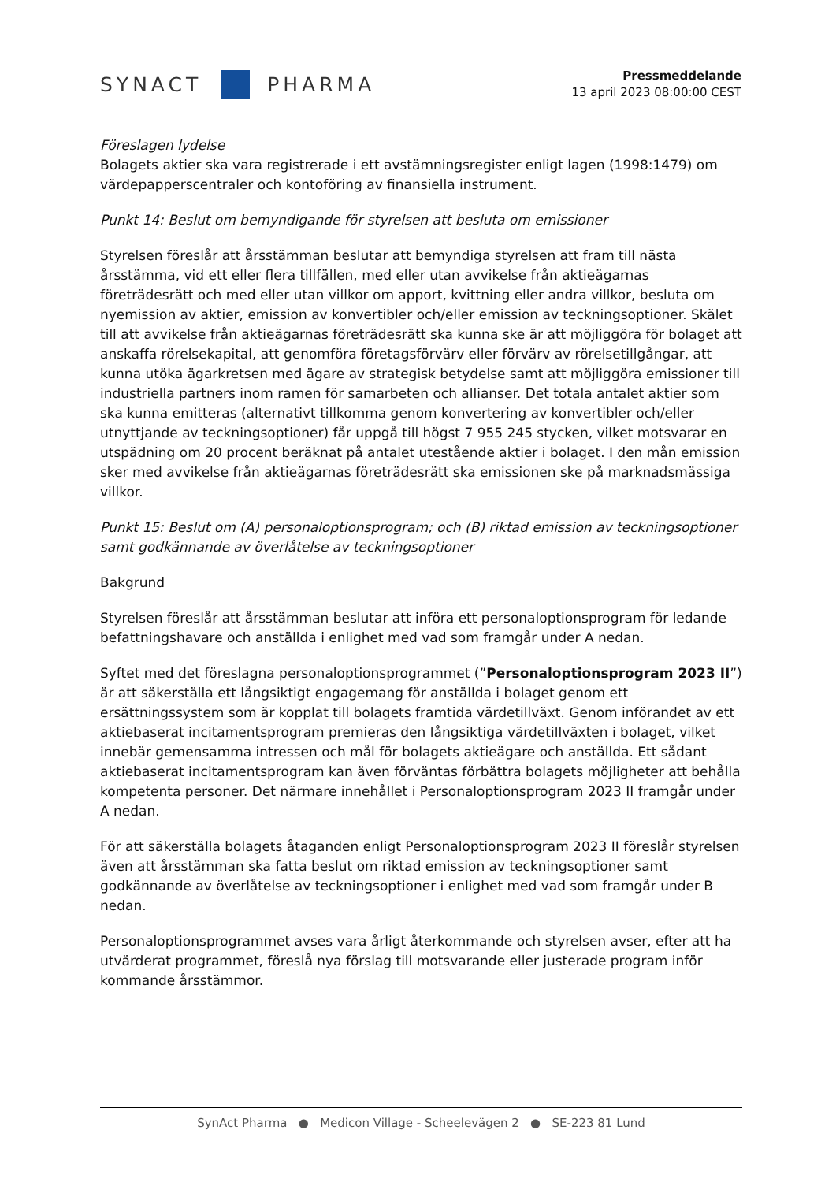SYNACT
PHARMA
Pressmeddelande
13 april 2023 08:00:00 CEST
Föreslagen lydelse
Bolagets aktier ska vara registrerade i ett avstämningsregister enligt lagen (1998:1479) om värdepapperscentraler och kontoföring av finansiella instrument.
Punkt 14: Beslut om bemyndigande för styrelsen att besluta om emissioner
Styrelsen föreslår att årsstämman beslutar att bemyndiga styrelsen att fram till nästa årsstämma, vid ett eller flera tillfällen, med eller utan avvikelse från aktieägarnas företrädesrätt och med eller utan villkor om apport, kvittning eller andra villkor, besluta om nyemission av aktier, emission av konvertibler och/eller emission av teckningsoptioner. Skälet till att avvikelse från aktieägarnas företrädesrätt ska kunna ske är att möjliggöra för bolaget att anskaffa rörelsekapital, att genomföra företagsförvärv eller förvärv av rörelsetillgångar, att kunna utöka ägarkretsen med ägare av strategisk betydelse samt att möjliggöra emissioner till industriella partners inom ramen för samarbeten och allianser. Det totala antalet aktier som ska kunna emitteras (alternativt tillkomma genom konvertering av konvertibler och/eller utnyttjande av teckningsoptioner) får uppgå till högst 7 955 245 stycken, vilket motsvarar en utspädning om 20 procent beräknat på antalet utestående aktier i bolaget. I den mån emission sker med avvikelse från aktieägarnas företrädesrätt ska emissionen ske på marknadsmässiga villkor.
Punkt 15: Beslut om (A) personaloptionsprogram; och (B) riktad emission av teckningsoptioner samt godkännande av överlåtelse av teckningsoptioner
Bakgrund
Styrelsen föreslår att årsstämman beslutar att införa ett personaloptionsprogram för ledande befattningshavare och anställda i enlighet med vad som framgår under A nedan.
Syftet med det föreslagna personaloptionsprogrammet (”Personaloptionsprogram 2023 II”) är att säkerställa ett långsiktigt engagemang för anställda i bolaget genom ett ersättningssystem som är kopplat till bolagets framtida värdetillväxt. Genom införandet av ett aktiebaserat incitamentsprogram premieras den långsiktiga värdetillväxten i bolaget, vilket innebär gemensamma intressen och mål för bolagets aktieägare och anställda. Ett sådant aktiebaserat incitamentsprogram kan även förväntas förbättra bolagets möjligheter att behålla kompetenta personer. Det närmare innehållet i Personaloptionsprogram 2023 II framgår under A nedan.
För att säkerställa bolagets åtaganden enligt Personaloptionsprogram 2023 II föreslår styrelsen även att årsstämman ska fatta beslut om riktad emission av teckningsoptioner samt godkännande av överlåtelse av teckningsoptioner i enlighet med vad som framgår under B nedan.
Personaloptionsprogrammet avses vara årligt återkommande och styrelsen avser, efter att ha utvärderat programmet, föreslå nya förslag till motsvarande eller justerade program inför kommande årsstämmor.
SynAct Pharma ● Medicon Village - Scheelevägen 2 ● SE-223 81 Lund